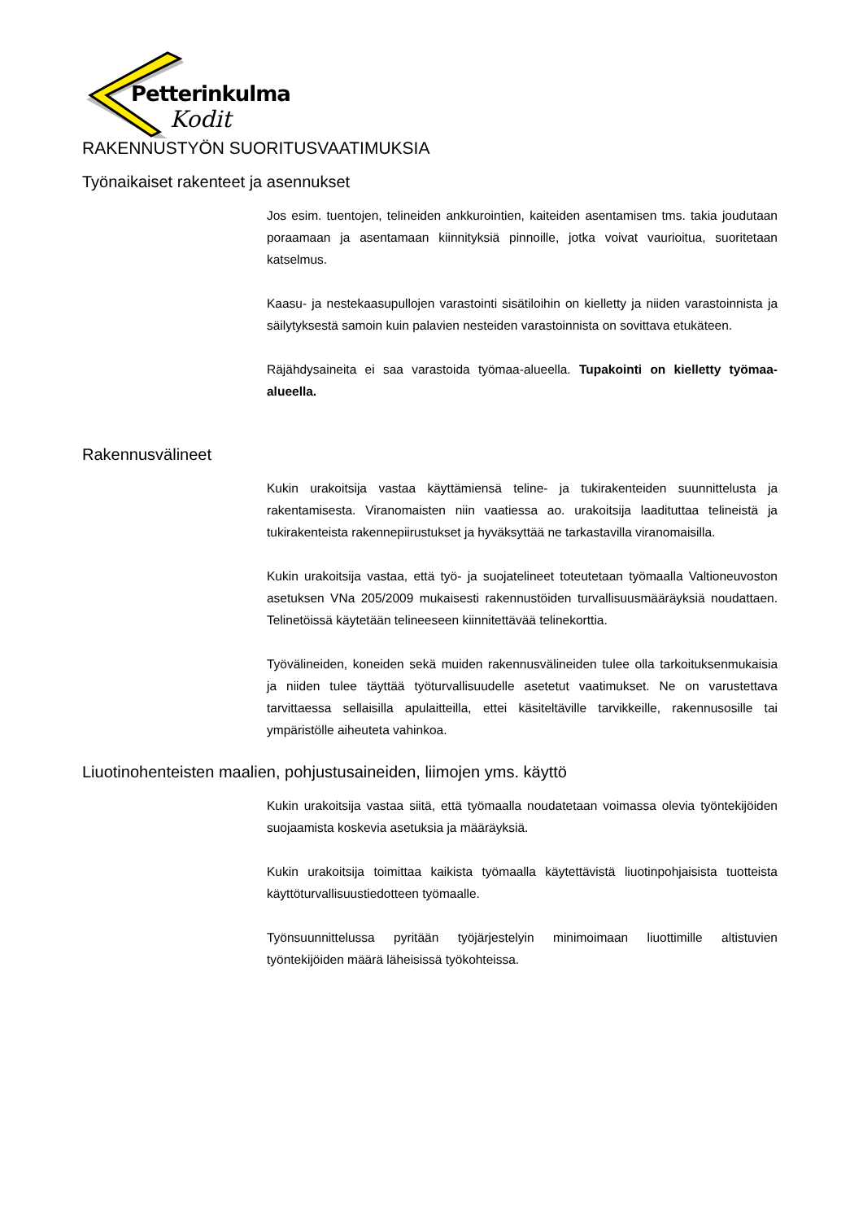Petterinkulma
Kodit
RAKENNUSTYÖN SUORITUSVAATIMUKSIA
Työnaikaiset rakenteet ja asennukset
Jos esim. tuentojen, telineiden ankkurointien, kaiteiden asentamisen tms. takia joudutaan poraamaan ja asentamaan kiinnityksiä pinnoille, jotka voivat vaurioitua, suoritetaan katselmus.
Kaasu- ja nestekaasupullojen varastointi sisätiloihin on kielletty ja niiden varastoinnista ja säilytyksestä samoin kuin palavien nesteiden varastoinnista on sovittava etukäteen.
Räjähdysaineita ei saa varastoida työmaa-alueella. Tupakointi on kielletty työmaa-alueella.
Rakennusvälineet
Kukin urakoitsija vastaa käyttämiensä teline- ja tukirakenteiden suunnittelusta ja rakentamisesta. Viranomaisten niin vaatiessa ao. urakoitsija laadituttaa telineistä ja tukirakenteista rakennepiirustukset ja hyväksyttää ne tarkastavilla viranomaisilla.
Kukin urakoitsija vastaa, että työ- ja suojatelineet toteutetaan työmaalla Valtioneuvoston asetuksen VNa 205/2009 mukaisesti rakennustöiden turvallisuusmääräyksiä noudattaen. Telinetöissä käytetään telineeseen kiinnitettävää telinekorttia.
Työvälineiden, koneiden sekä muiden rakennusvälineiden tulee olla tarkoituksenmukaisia ja niiden tulee täyttää työturvallisuudelle asetetut vaatimukset. Ne on varustettava tarvittaessa sellaisilla apulaitteilla, ettei käsiteltäville tarvikkeille, rakennusosille tai ympäristölle aiheuteta vahinkoa.
Liuotinohenteisten maalien, pohjustusaineiden, liimojen yms. käyttö
Kukin urakoitsija vastaa siitä, että työmaalla noudatetaan voimassa olevia työntekijöiden suojaamista koskevia asetuksia ja määräyksiä.
Kukin urakoitsija toimittaa kaikista työmaalla käytettävistä liuotinpohjaisista tuotteista käyttöturvallisuustiedotteen työmaalle.
Työnsuunnittelussa pyritään työjärjestelyin minimoimaan liuottimille altistuvien työntekijöiden määrä läheisissä työkohteissa.